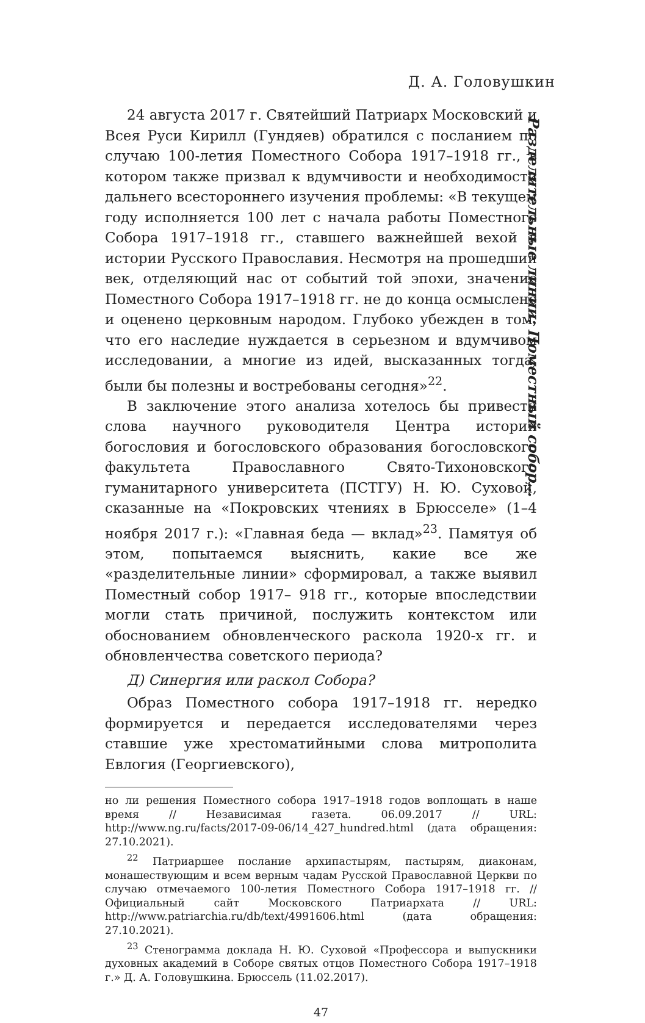Д. А. Головушкин
Разделительные линии: Поместный собор…
24 августа 2017 г. Святейший Патриарх Московский и Всея Руси Кирилл (Гундяев) обратился с посланием по случаю 100-летия Поместного Собора 1917–1918 гг., в котором также призвал к вдумчивости и необходимости дальнего всестороннего изучения проблемы: «В текущем году исполняется 100 лет с начала работы Поместного Собора 1917–1918 гг., ставшего важнейшей вехой в истории Русского Православия. Несмотря на прошедший век, отделяющий нас от событий той эпохи, значение Поместного Собора 1917–1918 гг. не до конца осмыслено и оценено церковным народом. Глубоко убежден в том, что его наследие нуждается в серьезном и вдумчивом исследовании, а многие из идей, высказанных тогда, были бы полезны и востребованы сегодня»<sup>22</sup>.
В заключение этого анализа хотелось бы привести слова научного руководителя Центра истории богословия и богословского образования богословского факультета Православного Свято-Тихоновского гуманитарного университета (ПСТГУ) Н. Ю. Суховой, сказанные на «Покровских чтениях в Брюсселе» (1–4 ноября 2017 г.): «Главная беда — вклад»<sup>23</sup>. Памятуя об этом, попытаемся выяснить, какие все же «разделительные линии» сформировал, а также выявил Поместный собор 1917– 918 гг., которые впоследствии могли стать причиной, послужить контекстом или обоснованием обновленческого раскола 1920-х гг. и обновленчества советского периода?
Д) Синергия или раскол Собора?
Образ Поместного собора 1917–1918 гг. нередко формируется и передается исследователями через ставшие уже хрестоматийными слова митрополита Евлогия (Георгиевского),
но ли решения Поместного собора 1917–1918 годов воплощать в наше время // Независимая газета. 06.09.2017 // URL: http://www.ng.ru/facts/2017-09-06/14_427_hundred.html (дата обращения: 27.10.2021).
<sup>22</sup> Патриаршее послание архипастырям, пастырям, диаконам, монашествующим и всем верным чадам Русской Православной Церкви по случаю отмечаемого 100-летия Поместного Собора 1917–1918 гг. // Официальный сайт Московского Патриархата // URL: http://www.patriarchia.ru/db/text/4991606.html (дата обращения: 27.10.2021).
<sup>23</sup> Стенограмма доклада Н. Ю. Суховой «Профессора и выпускники духовных академий в Соборе святых отцов Поместного Собора 1917–1918 г.» Д. А. Головушкина. Брюссель (11.02.2017).
47